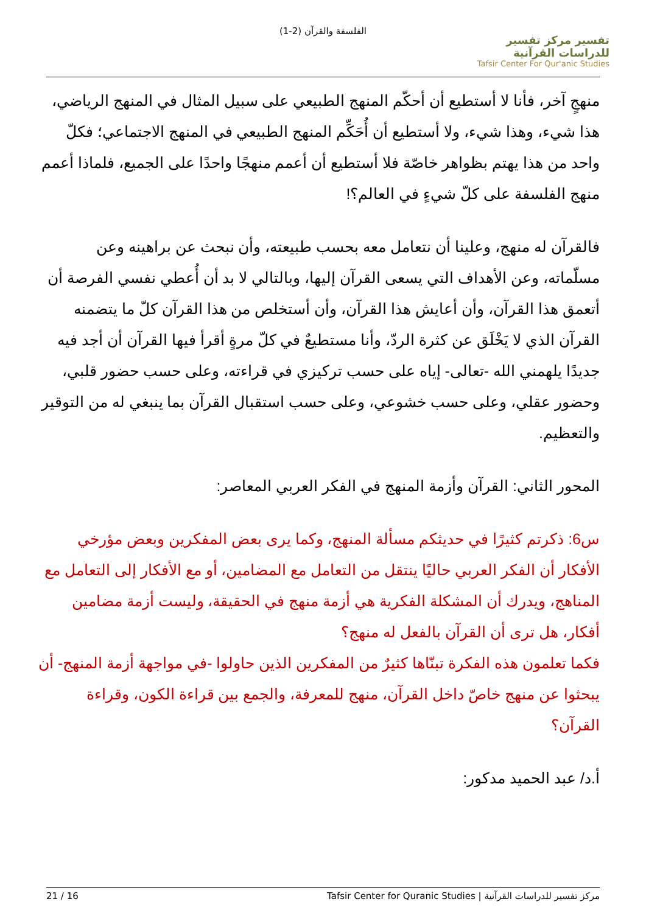الفلسفة والقرآن (2-1)
تفسير مركز تفسير للدراسات القرآنية
Tafsir Center For Qur'anic Studies
منهجٍ آخر، فأنا لا أستطيع أن أحكّم المنهج الطبيعي على سبيل المثال في المنهج الرياضي، هذا شيء، وهذا شيء، ولا أستطيع أن أُحَكِّم المنهج الطبيعي في المنهج الاجتماعي؛ فكلّ واحد من هذا يهتم بظواهر خاصّة فلا أستطيع أن أعمم منهجًا واحدًا على الجميع، فلماذا أعمم منهج الفلسفة على كلّ شيءٍ في العالم؟!
فالقرآن له منهج، وعلينا أن نتعامل معه بحسب طبيعته، وأن نبحث عن براهينه وعن مسلّماته، وعن الأهداف التي يسعى القرآن إليها، وبالتالي لا بد أن أُعطي نفسي الفرصة أن أتعمق هذا القرآن، وأن أعايش هذا القرآن، وأن أستخلص من هذا القرآن كلّ ما يتضمنه القرآن الذي لا يَخْلَق عن كثرة الردّ، وأنا مستطيعٌ في كلّ مرةٍ أقرأ فيها القرآن أن أجد فيه جديدًا يلهمني الله -تعالى- إياه على حسب تركيزي في قراءته، وعلى حسب حضور قلبي، وحضور عقلي، وعلى حسب خشوعي، وعلى حسب استقبال القرآن بما ينبغي له من التوقير والتعظيم.
المحور الثاني: القرآن وأزمة المنهج في الفكر العربي المعاصر:
س6: ذكرتم كثيرًا في حديثكم مسألة المنهج، وكما يرى بعض المفكرين وبعض مؤرخي الأفكار أن الفكر العربي حاليًا ينتقل من التعامل مع المضامين، أو مع الأفكار إلى التعامل مع المناهج، ويدرك أن المشكلة الفكرية هي أزمة منهج في الحقيقة، وليست أزمة مضامين أفكار، هل ترى أن القرآن بالفعل له منهج؟
فكما تعلمون هذه الفكرة تبنّاها كثيرٌ من المفكرين الذين حاولوا -في مواجهة أزمة المنهج- أن يبحثوا عن منهج خاصّ داخل القرآن، منهج للمعرفة، والجمع بين قراءة الكون، وقراءة القرآن؟
أ.د/ عبد الحميد مدكور:
مركز تفسير للدراسات القرآنية | Tafsir Center for Quranic Studies 16 / 21